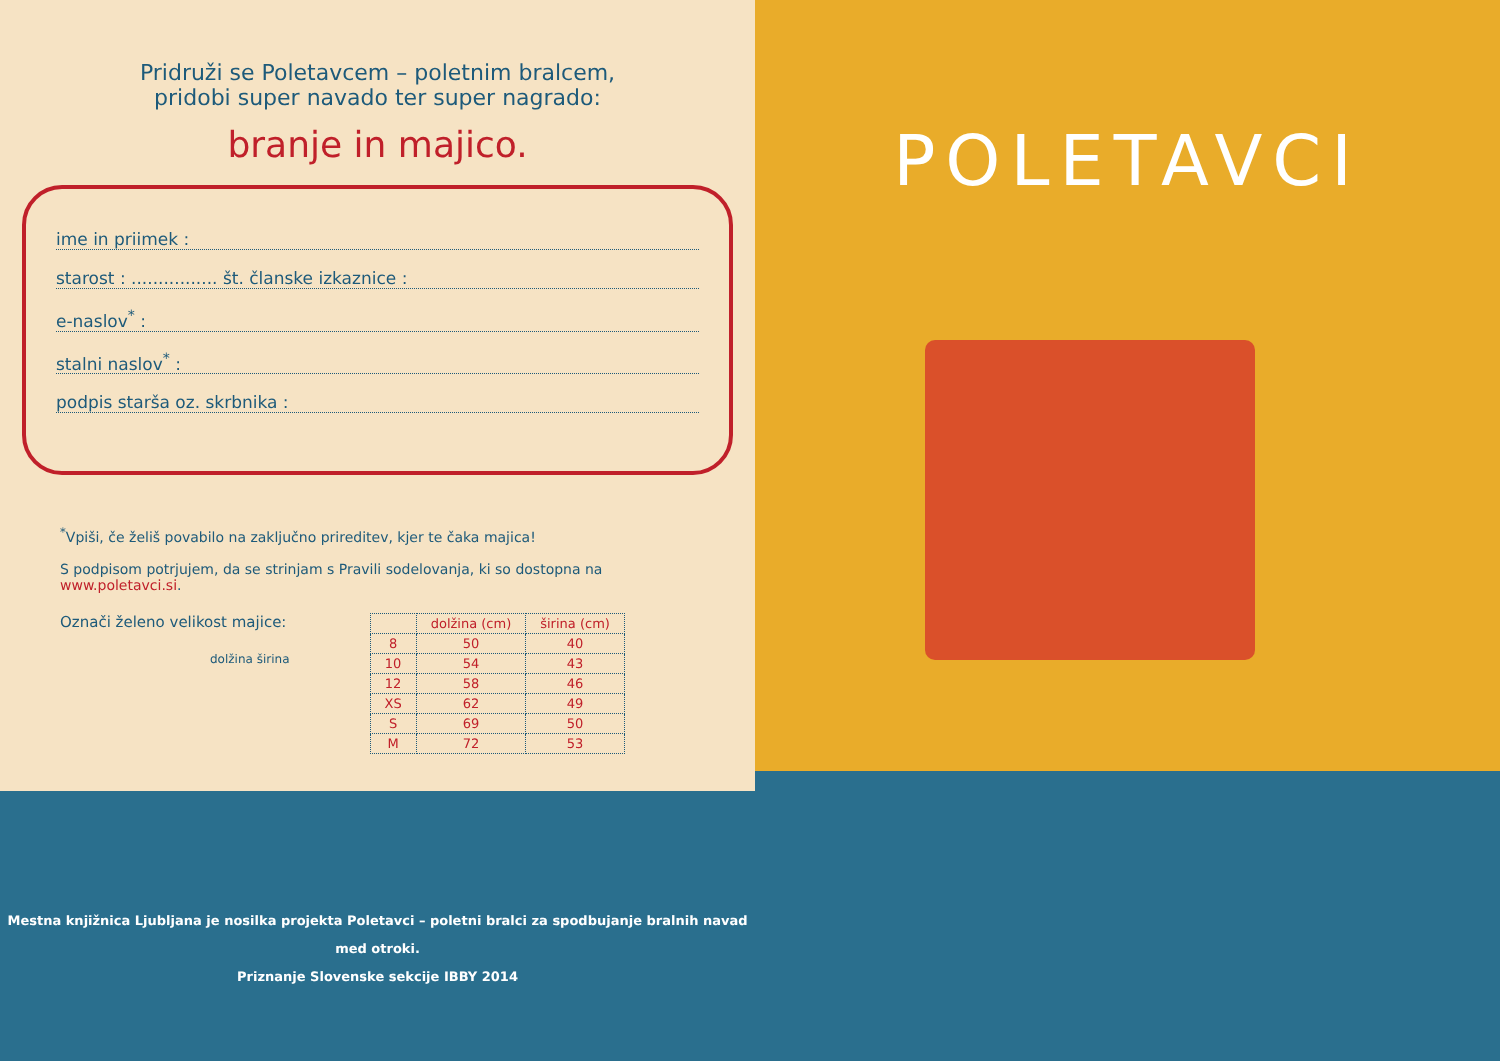Pridruži se Poletavcem – poletnim bralcem,
pridobi super navado ter super nagrado:
branje in majico.
ime in priimek :
starost : ................ št. članske izkaznice :
e-naslov<sup>*</sup> :
stalni naslov<sup>*</sup> :
podpis starša oz. skrbnika :
<sup>*</sup> Vpiši, če želiš povabilo na zaključno prireditev, kjer te čaka majica!
S podpisom potrjujem, da se strinjam s Pravili sodelovanja, ki so dostopna na www.poletavci.si.
Označi želeno velikost majice:
dolžina širina
| | dolžina (cm) | širina (cm) |
| --- | --- | --- |
| 8 | 50 | 40 |
| 10 | 54 | 43 |
| 12 | 58 | 46 |
| XS | 62 | 49 |
| S | 69 | 50 |
| M | 72 | 53 |
Mestna knjižnica Ljubljana je nosilka projekta Poletavci – poletni bralci za spodbujanje bralnih navad med otroki.
Priznanje Slovenske sekcije IBBY 2014
POLETAVCI